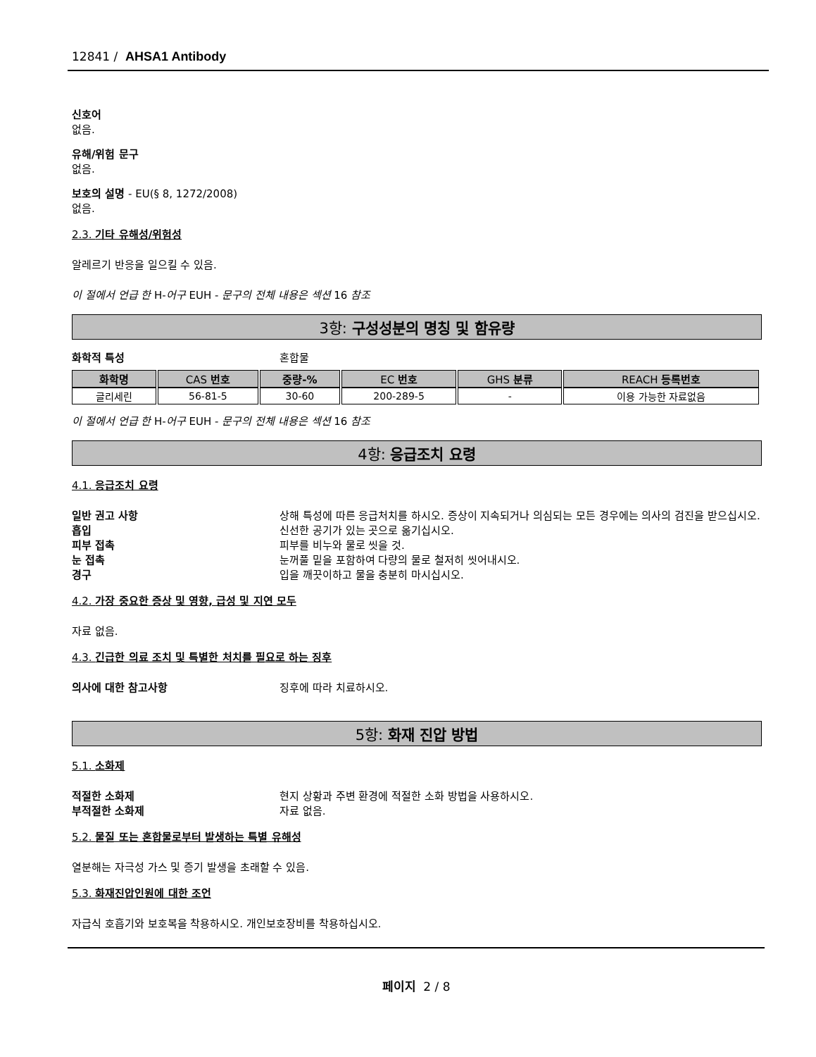12841 / AHSA1 Antibody
신호어
없음.
유해/위험 문구
없음.
보호의 설명 - EU(§ 8, 1272/2008)
없음.
2.3. 기타 유해성/위험성
알레르기 반응을 일으킬 수 있음.
이 절에서 언급 한 H-어구 EUH - 문구의 전체 내용은 섹션 16 참조
3항: 구성성분의 명칭 및 함유량
화학적 특성 혼합물
| 화학명 | CAS 번호 | 중량-% | EC 번호 | GHS 분류 | REACH 등록번호 |
| --- | --- | --- | --- | --- | --- |
| 글리세린 | 56-81-5 | 30-60 | 200-289-5 | - | 이용 가능한 자료없음 |
이 절에서 언급 한 H-어구 EUH - 문구의 전체 내용은 섹션 16 참조
4항: 응급조치 요령
4.1. 응급조치 요령
일반 권고 사항 상해 특성에 따른 응급처치를 하시오. 증상이 지속되거나 의심되는 모든 경우에는 의사의 검진을 받으십시오.
흡입 신선한 공기가 있는 곳으로 옮기십시오.
피부 접촉 피부를 비누와 물로 씻을 것.
눈 접촉 눈꺼풀 밑을 포함하여 다량의 물로 철저히 씻어내시오.
경구 입을 깨끗이하고 물을 충분히 마시십시오.
4.2. 가장 중요한 증상 및 영향, 급성 및 지연 모두
자료 없음.
4.3. 긴급한 의료 조치 및 특별한 처치를 필요로 하는 징후
의사에 대한 참고사항 징후에 따라 치료하시오.
5항: 화재 진압 방법
5.1. 소화제
적절한 소화제 현지 상황과 주변 환경에 적절한 소화 방법을 사용하시오.
부적절한 소화제 자료 없음.
5.2. 물질 또는 혼합물로부터 발생하는 특별 유해성
열분해는 자극성 가스 및 증기 발생을 초래할 수 있음.
5.3. 화재진압인원에 대한 조언
자급식 호흡기와 보호복을 착용하시오. 개인보호장비를 착용하십시오.
페이지 2 / 8